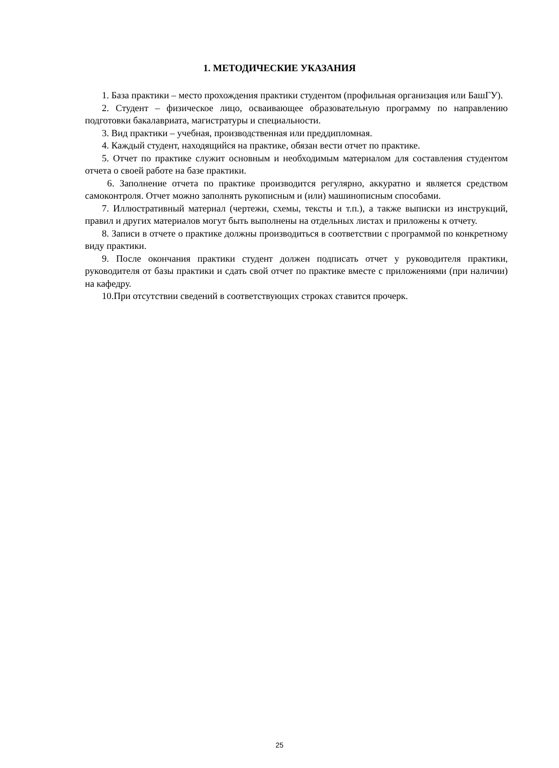1. МЕТОДИЧЕСКИЕ УКАЗАНИЯ
1. База практики – место прохождения практики студентом (профильная организация или БашГУ).
2. Студент – физическое лицо, осваивающее образовательную программу по направлению подготовки бакалавриата, магистратуры и специальности.
3. Вид практики – учебная, производственная или преддипломная.
4. Каждый студент, находящийся на практике, обязан вести отчет по практике.
5. Отчет по практике служит основным и необходимым материалом для составления студентом отчета о своей работе на базе практики.
6. Заполнение отчета по практике производится регулярно, аккуратно и является средством самоконтроля. Отчет можно заполнять рукописным и (или) машинописным способами.
7. Иллюстративный материал (чертежи, схемы, тексты и т.п.), а также выписки из инструкций, правил и других материалов могут быть выполнены на отдельных листах и приложены к отчету.
8. Записи в отчете о практике должны производиться в соответствии с программой по конкретному виду практики.
9. После окончания практики студент должен подписать отчет у руководителя практики, руководителя от базы практики и сдать свой отчет по практике вместе с приложениями (при наличии) на кафедру.
10.При отсутствии сведений в соответствующих строках ставится прочерк.
25